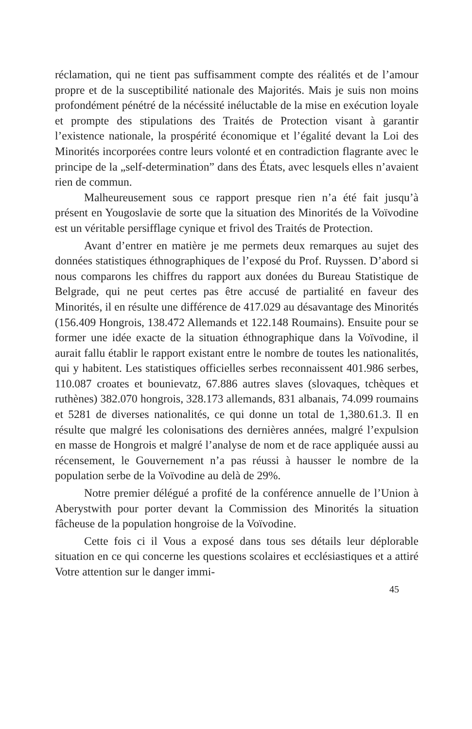réclamation, qui ne tient pas suffisamment compte des réalités et de l’amour propre et de la susceptibilité nationale des Majorités. Mais je suis non moins profondément pénétré de la nécéssité inéluctable de la mise en exécution loyale et prompte des stipulations des Traités de Protection visant à garantir l’existence nationale, la prospérité économique et l’égalité devant la Loi des Minorités incorporées contre leurs volonté et en contradiction flagrante avec le principe de la „self-determination” dans des États, avec lesquels elles n’avaient rien de commun.
Malheureusement sous ce rapport presque rien n’a été fait jusqu’à présent en Yougoslavie de sorte que la situation des Minorités de la Voïvodine est un véritable persifflage cynique et frivol des Traités de Protection.
Avant d’entrer en matière je me permets deux remarques au sujet des données statistiques éthnographiques de l’exposé du Prof. Ruyssen. D’abord si nous comparons les chiffres du rapport aux donées du Bureau Statistique de Belgrade, qui ne peut certes pas être accusé de partialité en faveur des Minorités, il en résulte une différence de 417.029 au désavantage des Minorités (156.409 Hongrois, 138.472 Allemands et 122.148 Roumains). Ensuite pour se former une idée exacte de la situation éthnographique dans la Voïvodine, il aurait fallu établir le rapport existant entre le nombre de toutes les nationalités, qui y habitent. Les statistiques officielles serbes reconnaissent 401.986 serbes, 110.087 croates et bounievatz, 67.886 autres slaves (slovaques, tchèques et ruthènes) 382.070 hongrois, 328.173 allemands, 831 albanais, 74.099 roumains et 5281 de diverses nationalités, ce qui donne un total de 1,380.61.3. Il en résulte que malgré les colonisations des dernières années, malgré l’expulsion en masse de Hongrois et malgré l’analyse de nom et de race appliquée aussi au récensement, le Gouvernement n’a pas réussi à hausser le nombre de la population serbe de la Voïvodine au delà de 29%.
Notre premier délégué a profité de la conférence annuelle de l’Union à Aberystwith pour porter devant la Commission des Minorités la situation fâcheuse de la population hongroise de la Voïvodine.
Cette fois ci il Vous a exposé dans tous ses détails leur déplorable situation en ce qui concerne les questions scolaires et ecclésiastiques et a attiré Votre attention sur le danger immi-
45